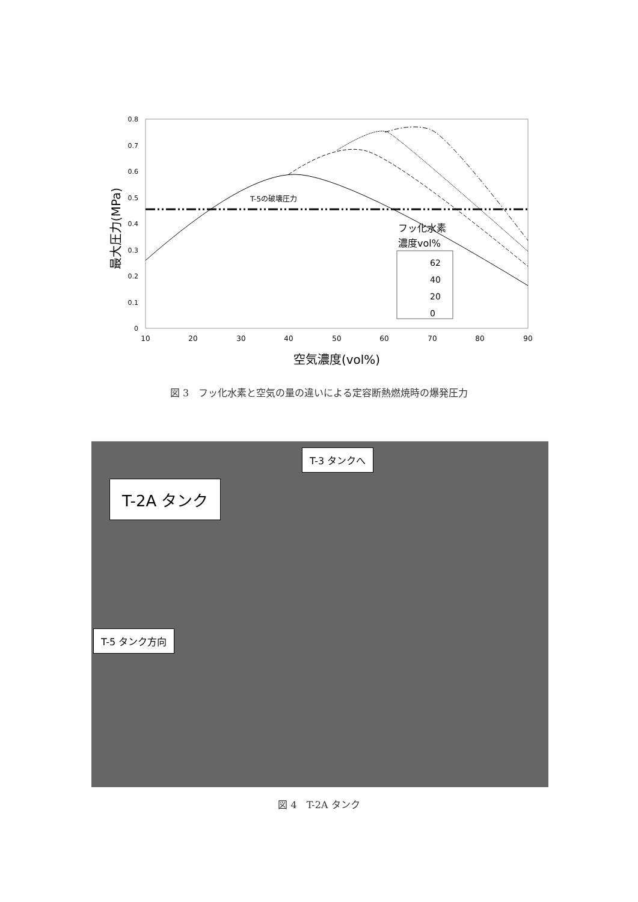0.8
0.7
0.6
0.5
0.4
0.3
0.2
0.1
0
10
20
30
40
50
60
70
80
90
空気濃度(vol%)
最大圧力(MPa)
T-5の破壊圧力
フッ化水素
濃度vol%
62
40
20
0
図 3　フッ化水素と空気の量の違いによる定容断熱燃焼時の爆発圧力
T-3 タンクへ
T-2A タンク
T-5 タンク方向
図 4　T-2A タンク